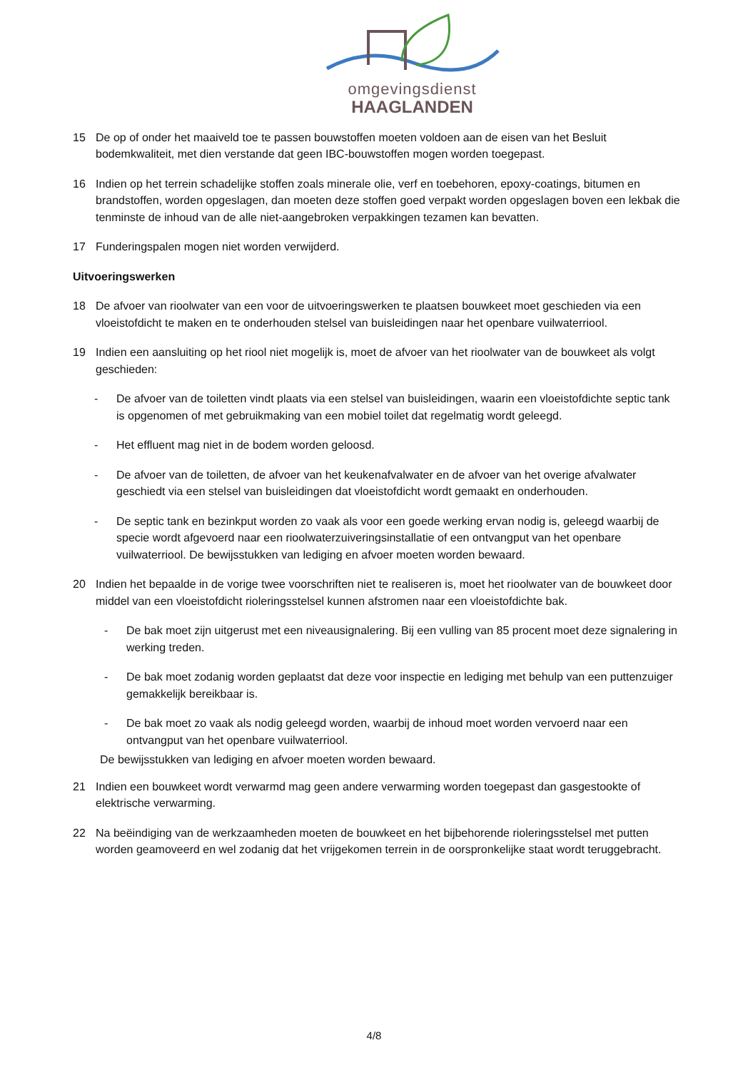omgevingsdienst
HAAGLANDEN
15 De op of onder het maaiveld toe te passen bouwstoffen moeten voldoen aan de eisen van het Besluit bodemkwaliteit, met dien verstande dat geen IBC-bouwstoffen mogen worden toegepast.
16 Indien op het terrein schadelijke stoffen zoals minerale olie, verf en toebehoren, epoxy-coatings, bitumen en brandstoffen, worden opgeslagen, dan moeten deze stoffen goed verpakt worden opgeslagen boven een lekbak die tenminste de inhoud van de alle niet-aangebroken verpakkingen tezamen kan bevatten.
17 Funderingspalen mogen niet worden verwijderd.
Uitvoeringswerken
18 De afvoer van rioolwater van een voor de uitvoeringswerken te plaatsen bouwkeet moet geschieden via een vloeistofdicht te maken en te onderhouden stelsel van buisleidingen naar het openbare vuilwaterriool.
19 Indien een aansluiting op het riool niet mogelijk is, moet de afvoer van het rioolwater van de bouwkeet als volgt geschieden:
- De afvoer van de toiletten vindt plaats via een stelsel van buisleidingen, waarin een vloeistofdichte septic tank is opgenomen of met gebruikmaking van een mobiel toilet dat regelmatig wordt geleegd.
- Het effluent mag niet in de bodem worden geloosd.
- De afvoer van de toiletten, de afvoer van het keukenafvalwater en de afvoer van het overige afvalwater geschiedt via een stelsel van buisleidingen dat vloeistofdicht wordt gemaakt en onderhouden.
- De septic tank en bezinkput worden zo vaak als voor een goede werking ervan nodig is, geleegd waarbij de specie wordt afgevoerd naar een rioolwaterzuiveringsinstallatie of een ontvangput van het openbare vuilwaterriool. De bewijsstukken van lediging en afvoer moeten worden bewaard.
20 Indien het bepaalde in de vorige twee voorschriften niet te realiseren is, moet het rioolwater van de bouwkeet door middel van een vloeistofdicht rioleringsstelsel kunnen afstromen naar een vloeistofdichte bak.
- De bak moet zijn uitgerust met een niveausignalering. Bij een vulling van 85 procent moet deze signalering in werking treden.
- De bak moet zodanig worden geplaatst dat deze voor inspectie en lediging met behulp van een puttenzuiger gemakkelijk bereikbaar is.
- De bak moet zo vaak als nodig geleegd worden, waarbij de inhoud moet worden vervoerd naar een ontvangput van het openbare vuilwaterriool.
De bewijsstukken van lediging en afvoer moeten worden bewaard.
21 Indien een bouwkeet wordt verwarmd mag geen andere verwarming worden toegepast dan gasgestookte of elektrische verwarming.
22 Na beëindiging van de werkzaamheden moeten de bouwkeet en het bijbehorende rioleringsstelsel met putten worden geamoveerd en wel zodanig dat het vrijgekomen terrein in de oorspronkelijke staat wordt teruggebracht.
4/8